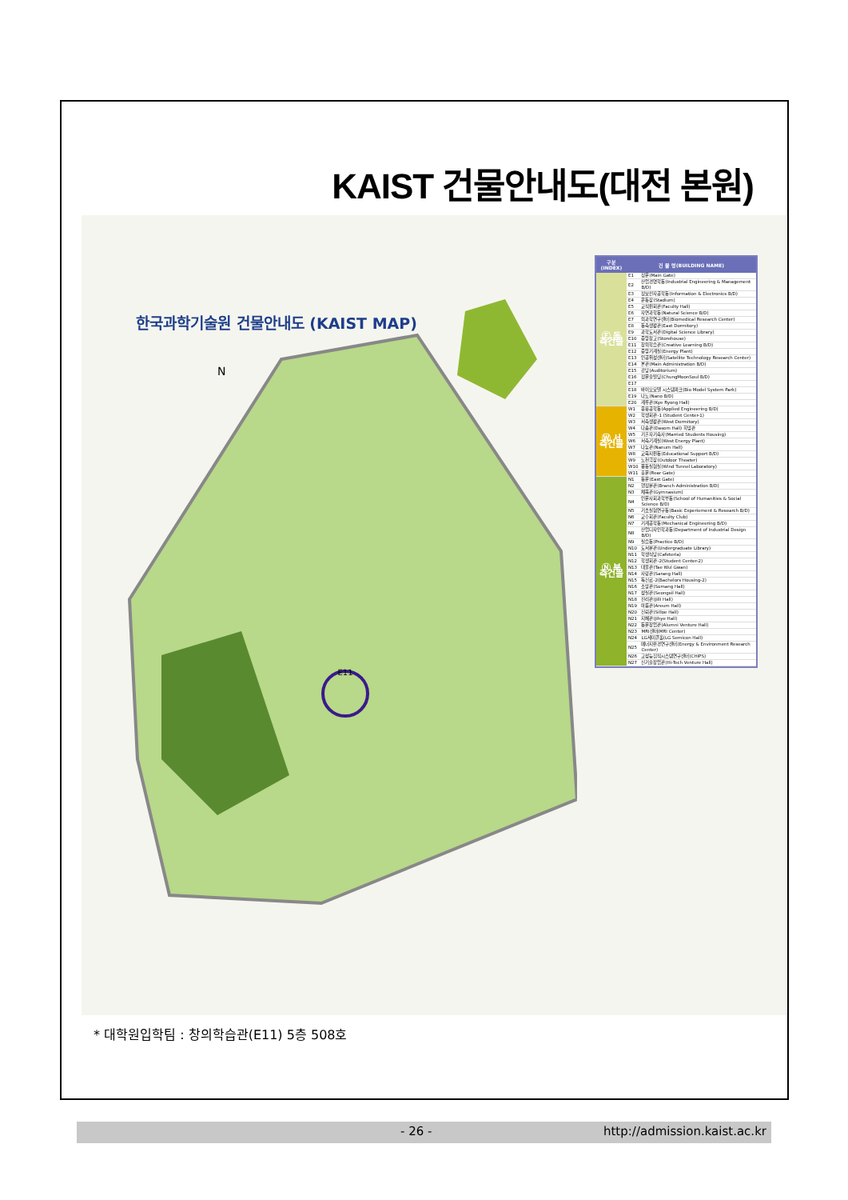KAIST 건물안내도(대전 본원)
한국과학기술원 건물안내도 (KAIST MAP)
E11
N
| 구분(INDEX) | 건 물 명(BUILDING NAME) | |
| --- | --- | --- |
| Ⓔ 동측건물 | E1 | 정문(Main Gate) |
| | E2 | 산업경영학동(Industrial Engineering & Management B/D) |
| | E3 | 정보전자공학동(Information & Electronics B/D) |
| | E4 | 운동장(Stadium) |
| | E5 | 교직원회관(Faculty Hall) |
| | E6 | 자연과학동(Natural Science B/D) |
| | E7 | 의과학연구센터(Biomedical Research Center) |
| | E8 | 동측생활관(East Dormitory) |
| | E9 | 과학도서관(Digital Science Library) |
| | E10 | 중앙창고(Storehouse) |
| | E11 | 창의학습관(Creative Learning B/D) |
| | E12 | 중앙기계실(Energy Plant) |
| | E13 | 인공위성센터(Satellite Technology Research Center) |
| | E14 | 본관(Main Administration B/D) |
| | E15 | 강당(Auditorium) |
| | E16 | 정문술빌딩(ChungMoonSoul B/D) |
| | E17 | |
| | E18 | 바이오모델 시스템파크(Bio Model System Park) |
| | E19 | 나노(Nano B/D) |
| | E20 | 계룡관(Kye Ryong Hall) |
| Ⓦ 서측건물 | W1 | 응용공학동(Applied Engineering B/D) |
| | W2 | 학생회관-1 (Student Center-1) |
| | W3 | 서측생활관(West Dormitory) |
| | W4 | 다솜관(Dasom Hall) 희망관 |
| | W5 | 기혼자기숙사(Married Students Housing) |
| | W6 | 서측기계실(West Energy Plant) |
| | W7 | 나눔관(Nanum Hall) |
| | W8 | 교육지원동(Educational Support B/D) |
| | W9 | 노천극장(Outdoor Theater) |
| | W10 | 풍동실험실(Wind Tunnel Laboratory) |
| | W11 | 후문(Rear Gate) |
| Ⓝ 북측건물 | N1 | 동문(East Gate) |
| | N2 | 행정분관(Branch Administration B/D) |
| | N3 | 체육관(Gymnasium) |
| | N4 | 인문사회과학부동(School of Humanities & Social Science B/D) |
| | N5 | 기초실험연구동(Basic Experiement & Research B/D) |
| | N6 | 교수회관(Faculty Club) |
| | N7 | 기계공학동(Mechanical Engineering B/D) |
| | N8 | 산업디자인학과동(Department of Industrial Design B/D) |
| | N9 | 실습동(Practice B/D) |
| | N10 | 도서분관(Undergraduate Library) |
| | N11 | 학생식당(Cafeteria) |
| | N12 | 학생회관-2(Student Center-2) |
| | N13 | 태울관(Tae Wul Gwan) |
| | N14 | 사랑관(Sarang Hall) |
| | N15 | 독신료-2(Bachelors Housing-2) |
| | N16 | 소망관(Somang Hall) |
| | N17 | 성실관(Seongsil Hall) |
| | N18 | 진리관(Jilli Hall) |
| | N19 | 아름관(Areum Hall) |
| | N20 | 신뢰관(Silloe Hall) |
| | N21 | 지혜관(Jihye Hall) |
| | N22 | 동문창업관(Alumni Venture Hall) |
| | N23 | MRI센터(MRI Center) |
| | N24 | LG세미콘홀(LG Semicon Hall) |
| | N25 | 에너지환경연구센터(Energy & Environment Research Center) |
| | N26 | 고성능집적시스템연구센터(CHiPS) |
| | N27 | 신기술창업관(Hi-Tech Venture Hall) |
* 대학원입학팀 : 창의학습관(E11) 5층 508호
- 26 - http://admission.kaist.ac.kr